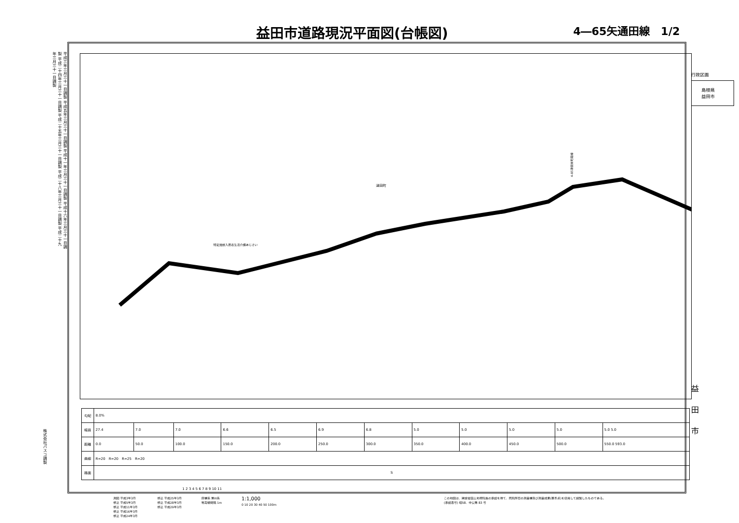益田市道路現況平面図(台帳図) 4―65矢通田線　1/2
平成三年三月三十一日調製 平成五年三月三十一日調製 平成十一年三月三十一日調製 平成十六年三月三十一日調製 平成二十四年三月三十一日調製 平成二十五年三月三十一日調製 平成二十八年三月三十一日調製 平成二十九年三月三十一日調製
津田町
特定施設入居者生活介護あじさい
4-85津田栄町南線
| 勾配 | 8.0% | | | | | | | | | | | |
| 幅員 | 27.4 | 7.0 | 7.0 | 6.6 | 6.5 | 6.9 | 6.8 | 5.0 | 5.0 | 5.0 | 5.0 | 5.0 5.0 |
| 距離 | 0.0 | 50.0 | 100.0 | 150.0 | 200.0 | 250.0 | 300.0 | 350.0 | 400.0 | 450.0 | 500.0 | 550.0 593.0 |
| 曲線 | R=20 R=20 R=25 R=20 | | | | | | | | | | | |
| 路面 | S | | | | | | | | | | | |
1 2 3 4 5 6 7 8 9 10 11
行政区画
島根県
益田市
益
田
市
株式会社パスコ調製
測図 平成3年3月
修正 平成5年3月
修正 平成11年3月
修正 平成16年3月
修正 平成24年3月
修正 平成25年3月
修正 平成28年3月
修正 平成29年3月
座標系 第III系
等高線間隔 1m
1:1,000
0 10 20 30 40 50 100m
この地図は、建設省国土地理院長の承認を得て、同院所管の測量標及び測量成果(基準点)を使用して調製したものである。
(承認番号) 昭58、中公第 83 号